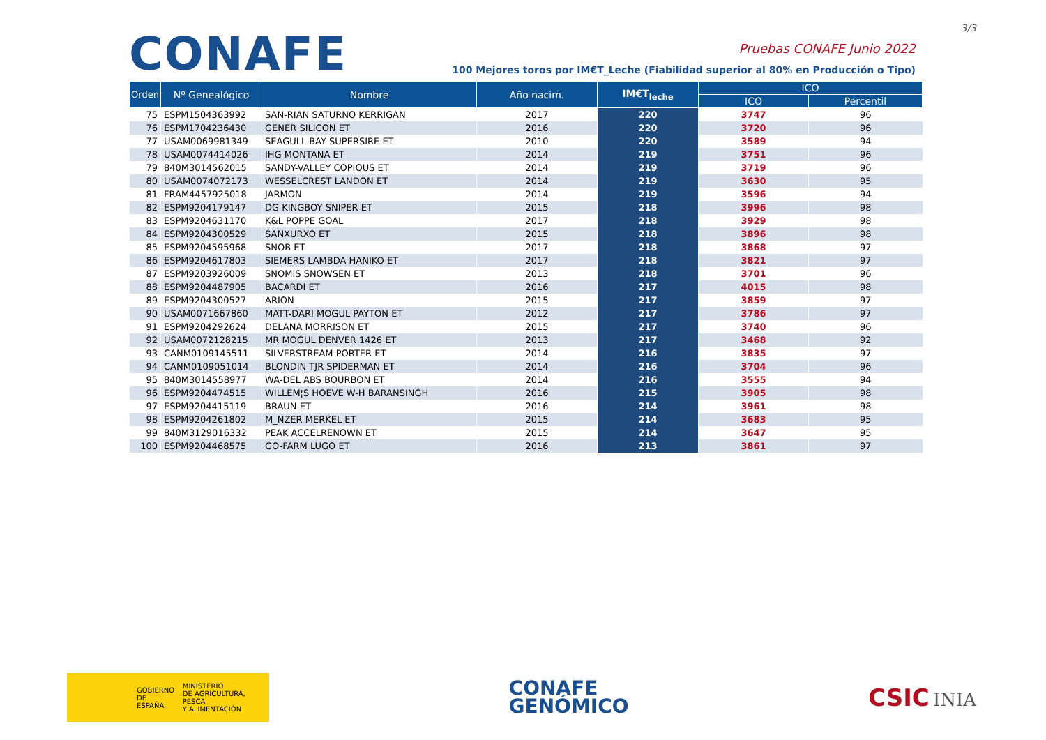3/3
CONAFE
Pruebas CONAFE Junio 2022
100 Mejores toros por IM€T_Leche (Fiabilidad superior al 80% en Producción o Tipo)
| Orden | Nº Genealógico | Nombre | Año nacim. | IM€T<sub>leche</sub> | ICO | |
| --- | --- | --- | --- | --- | --- | --- |
| | | | | | ICO | Percentil |
| 75 | ESPM1504363992 | SAN-RIAN SATURNO KERRIGAN | 2017 | 220 | 3747 | 96 |
| 76 | ESPM1704236430 | GENER SILICON ET | 2016 | 220 | 3720 | 96 |
| 77 | USAM0069981349 | SEAGULL-BAY SUPERSIRE ET | 2010 | 220 | 3589 | 94 |
| 78 | USAM0074414026 | IHG MONTANA ET | 2014 | 219 | 3751 | 96 |
| 79 | 840M3014562015 | SANDY-VALLEY COPIOUS ET | 2014 | 219 | 3719 | 96 |
| 80 | USAM0074072173 | WESSELCREST LANDON ET | 2014 | 219 | 3630 | 95 |
| 81 | FRAM4457925018 | JARMON | 2014 | 219 | 3596 | 94 |
| 82 | ESPM9204179147 | DG KINGBOY SNIPER ET | 2015 | 218 | 3996 | 98 |
| 83 | ESPM9204631170 | K&L POPPE GOAL | 2017 | 218 | 3929 | 98 |
| 84 | ESPM9204300529 | SANXURXO ET | 2015 | 218 | 3896 | 98 |
| 85 | ESPM9204595968 | SNOB ET | 2017 | 218 | 3868 | 97 |
| 86 | ESPM9204617803 | SIEMERS LAMBDA HANIKO ET | 2017 | 218 | 3821 | 97 |
| 87 | ESPM9203926009 | SNOMIS SNOWSEN ET | 2013 | 218 | 3701 | 96 |
| 88 | ESPM9204487905 | BACARDI ET | 2016 | 217 | 4015 | 98 |
| 89 | ESPM9204300527 | ARION | 2015 | 217 | 3859 | 97 |
| 90 | USAM0071667860 | MATT-DARI MOGUL PAYTON ET | 2012 | 217 | 3786 | 97 |
| 91 | ESPM9204292624 | DELANA MORRISON ET | 2015 | 217 | 3740 | 96 |
| 92 | USAM0072128215 | MR MOGUL DENVER 1426 ET | 2013 | 217 | 3468 | 92 |
| 93 | CANM0109145511 | SILVERSTREAM PORTER ET | 2014 | 216 | 3835 | 97 |
| 94 | CANM0109051014 | BLONDIN TJR SPIDERMAN ET | 2014 | 216 | 3704 | 96 |
| 95 | 840M3014558977 | WA-DEL ABS BOURBON ET | 2014 | 216 | 3555 | 94 |
| 96 | ESPM9204474515 | WILLEM¦S HOEVE W-H BARANSINGH | 2016 | 215 | 3905 | 98 |
| 97 | ESPM9204415119 | BRAUN ET | 2016 | 214 | 3961 | 98 |
| 98 | ESPM9204261802 | M_NZER MERKEL ET | 2015 | 214 | 3683 | 95 |
| 99 | 840M3129016332 | PEAK ACCELRENOWN ET | 2015 | 214 | 3647 | 95 |
| 100 | ESPM9204468575 | GO-FARM LUGO ET | 2016 | 213 | 3861 | 97 |
GOBIERNO
DE ESPAÑA MINISTERIO
DE AGRICULTURA, PESCA
Y ALIMENTACIÓN
CONAFE
GENÓMICO
CSIC INIA